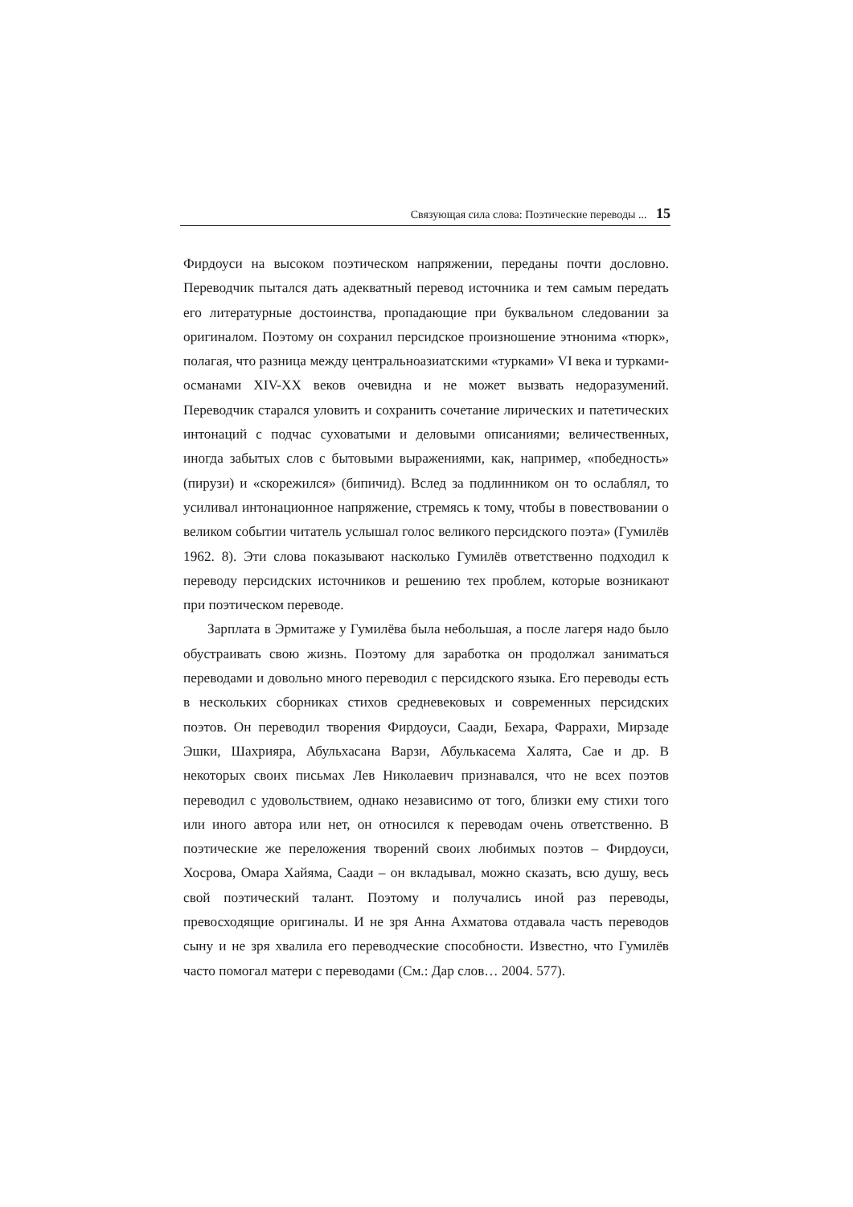Связующая сила слова: Поэтические переводы ... 15
Фирдоуси на высоком поэтическом напряжении, переданы почти дословно. Переводчик пытался дать адекватный перевод источника и тем самым передать его литературные достоинства, пропадающие при буквальном следовании за оригиналом. Поэтому он сохранил персидское произношение этнонима «тюрк», полагая, что разница между центральноазиатскими «турками» VI века и турками-османами XIV-XX веков очевидна и не может вызвать недоразумений. Переводчик старался уловить и сохранить сочетание лирических и патетических интонаций с подчас суховатыми и деловыми описаниями; величественных, иногда забытых слов с бытовыми выражениями, как, например, «победность» (пирузи) и «скорежился» (бипичид). Вслед за подлинником он то ослаблял, то усиливал интонационное напряжение, стремясь к тому, чтобы в повествовании о великом событии читатель услышал голос великого персидского поэта» (Гумилёв 1962. 8). Эти слова показывают насколько Гумилёв ответственно подходил к переводу персидских источников и решению тех проблем, которые возникают при поэтическом переводе.
Зарплата в Эрмитаже у Гумилёва была небольшая, а после лагеря надо было обустраивать свою жизнь. Поэтому для заработка он продолжал заниматься переводами и довольно много переводил с персидского языка. Его переводы есть в нескольких сборниках стихов средневековых и современных персидских поэтов. Он переводил творения Фирдоуси, Саади, Бехара, Фаррахи, Мирзаде Эшки, Шахрияра, Абульхасана Варзи, Абулькасема Халята, Сае и др. В некоторых своих письмах Лев Николаевич признавался, что не всех поэтов переводил с удовольствием, однако независимо от того, близки ему стихи того или иного автора или нет, он относился к переводам очень ответственно. В поэтические же переложения творений своих любимых поэтов – Фирдоуси, Хосрова, Омара Хайяма, Саади – он вкладывал, можно сказать, всю душу, весь свой поэтический талант. Поэтому и получались иной раз переводы, превосходящие оригиналы. И не зря Анна Ахматова отдавала часть переводов сыну и не зря хвалила его переводческие способности. Известно, что Гумилёв часто помогал матери с переводами (См.: Дар слов… 2004. 577).